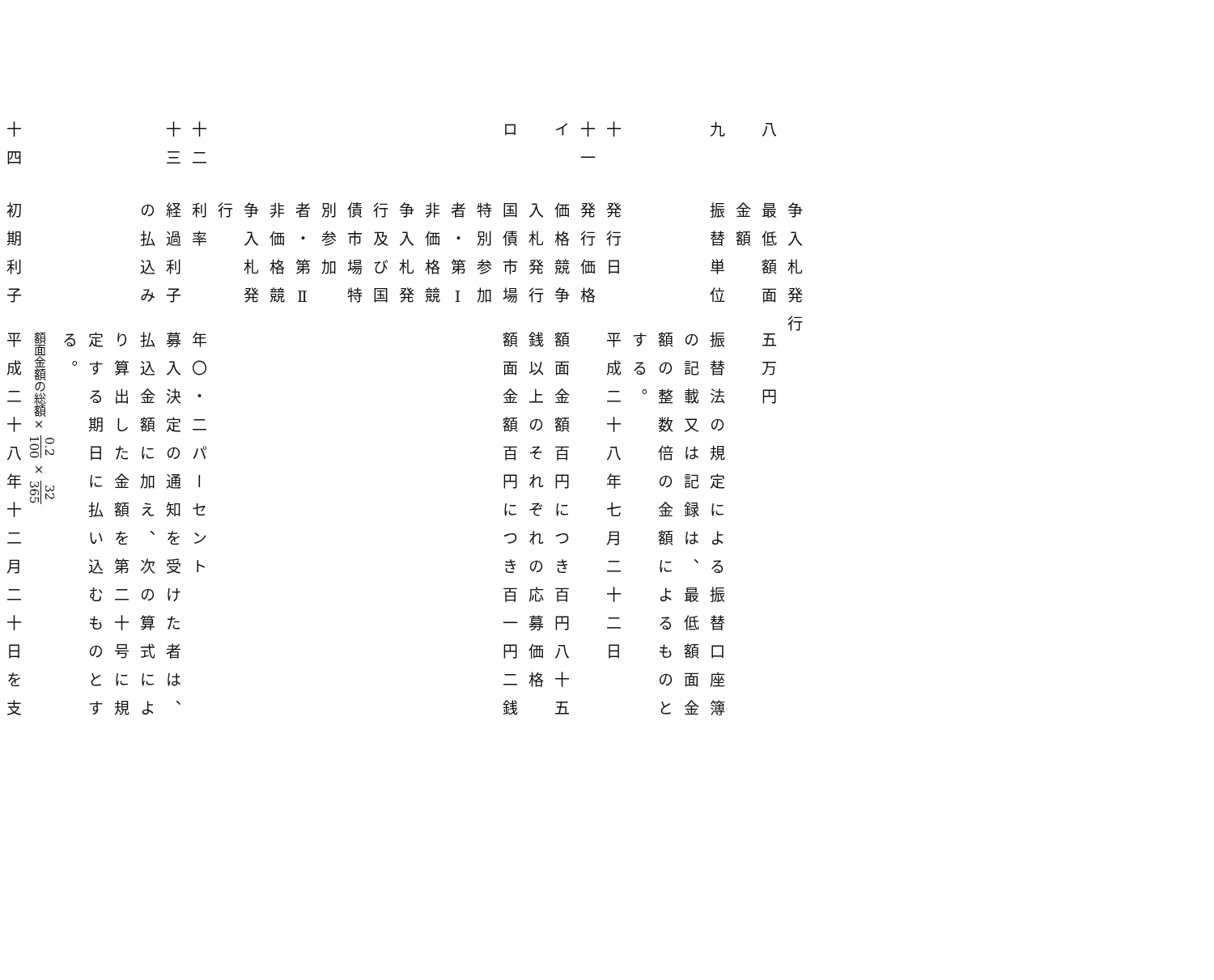争入札発行
八
最低額面金額
五万円
九
振替単位
振替法の規定による振替口座簿の記載又は記録は、最低額面金額の整数倍の金額によるものとする。
十
発行日
平成二十八年七月二十二日
十一
発行価格
イ
価格競争入札発行
額面金額百円につき百円八十五銭以上のそれぞれの応募価格
ロ
国債市場特別参加者・第Ⅰ非価格競争入札発行及び国債市場特別参加者・第Ⅱ非価格競争入札発行
額面金額百円につき百一円二銭
十二
利率
年〇・二パーセント
十三
経過利子の払込み
募入決定の通知を受けた者は、払込金額に加え、次の算式により算出した金額を第二十号に規定する期日に払い込むものとする。
額面金額の総額× 0.2 100 × 32 365
十四
初期利子
平成二十八年十二月二十日を支